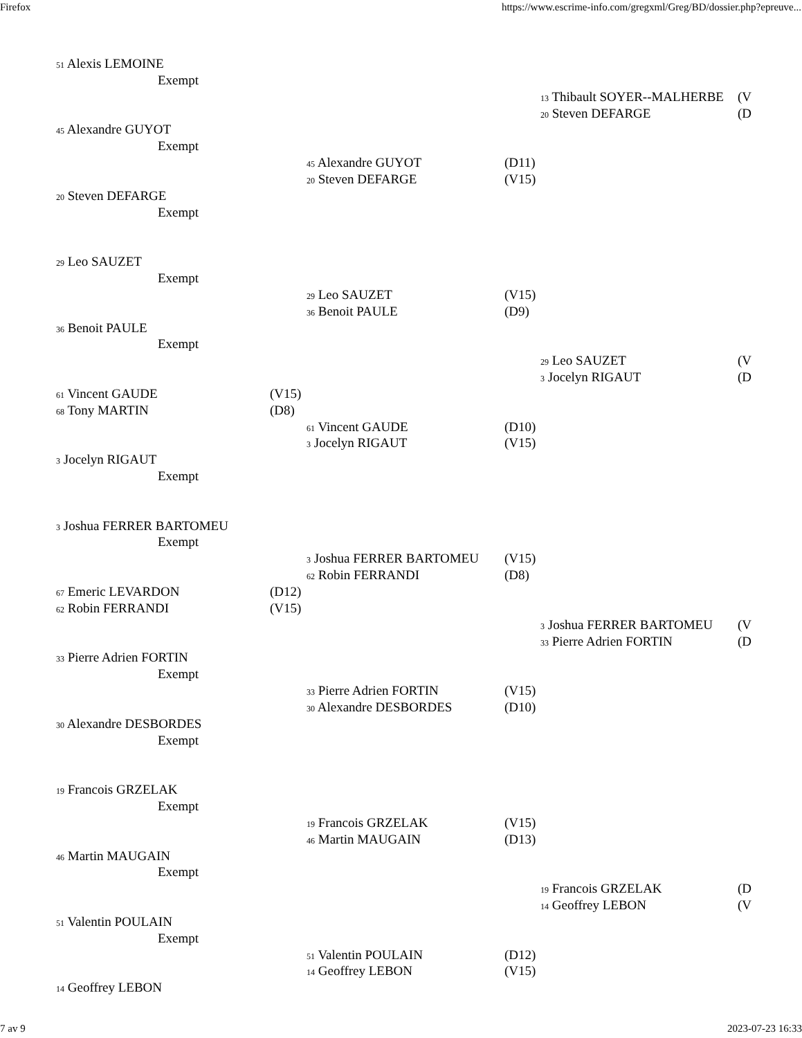Firefox https://www.escrime-info.com/gregxml/Greg/BD/dossier.php?epreuve...
51 Alexis LEMOINE
Exempt
13 Thibault SOYER--MALHERBE (V
20 Steven DEFARGE (D
45 Alexandre GUYOT
Exempt
45 Alexandre GUYOT (D11)
20 Steven DEFARGE (V15)
20 Steven DEFARGE
Exempt
29 Leo SAUZET
Exempt
29 Leo SAUZET (V15)
36 Benoit PAULE (D9)
36 Benoit PAULE
Exempt
29 Leo SAUZET (V
3 Jocelyn RIGAUT (D
61 Vincent GAUDE (V15)
68 Tony MARTIN (D8)
61 Vincent GAUDE (D10)
3 Jocelyn RIGAUT (V15)
3 Jocelyn RIGAUT
Exempt
3 Joshua FERRER BARTOMEU
Exempt
3 Joshua FERRER BARTOMEU (V15)
62 Robin FERRANDI (D8)
67 Emeric LEVARDON (D12)
62 Robin FERRANDI (V15)
3 Joshua FERRER BARTOMEU (V
33 Pierre Adrien FORTIN (D
33 Pierre Adrien FORTIN
Exempt
33 Pierre Adrien FORTIN (V15)
30 Alexandre DESBORDES (D10)
30 Alexandre DESBORDES
Exempt
19 Francois GRZELAK
Exempt
19 Francois GRZELAK (V15)
46 Martin MAUGAIN (D13)
46 Martin MAUGAIN
Exempt
19 Francois GRZELAK (D
14 Geoffrey LEBON (V
51 Valentin POULAIN
Exempt
51 Valentin POULAIN (D12)
14 Geoffrey LEBON (V15)
14 Geoffrey LEBON
7 av 9 2023-07-23 16:33